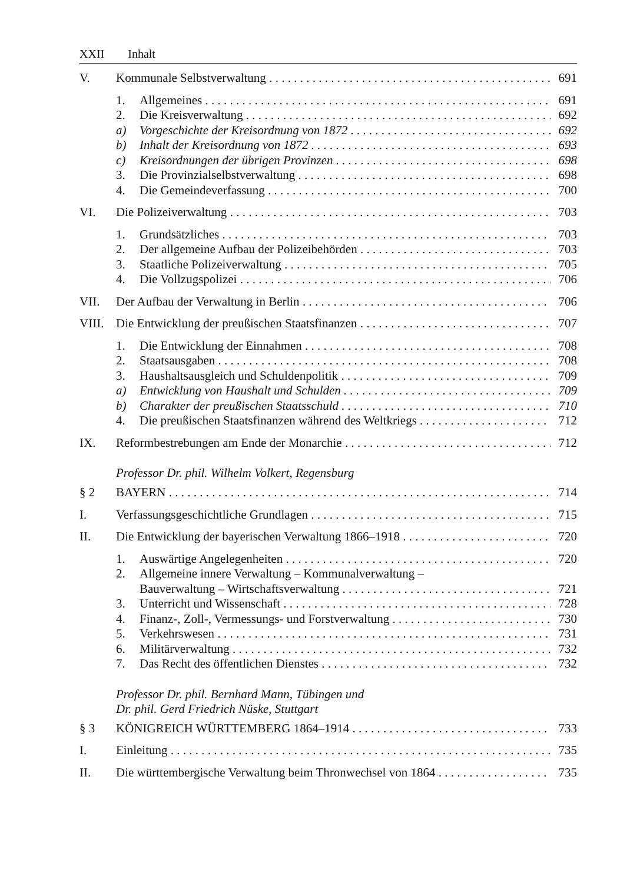XXII Inhalt
V. Kommunale Selbstverwaltung 691
1. Allgemeines 691
2. Die Kreisverwaltung 692
a) Vorgeschichte der Kreisordnung von 1872 692
b) Inhalt der Kreisordnung von 1872 693
c) Kreisordnungen der übrigen Provinzen 698
3. Die Provinzialselbstverwaltung 698
4. Die Gemeindeverfassung 700
VI. Die Polizeiverwaltung 703
1. Grundsätzliches 703
2. Der allgemeine Aufbau der Polizeibehörden 703
3. Staatliche Polizeiverwaltung 705
4. Die Vollzugspolizei 706
VII. Der Aufbau der Verwaltung in Berlin 706
VIII.
Die Entwicklung der preußischen Staatsfinanzen 707
1. Die Entwicklung der Einnahmen 708
2. Staatsausgaben 708
3. Haushaltsausgleich und Schuldenpolitik 709
a) Entwicklung von Haushalt und Schulden 709
b) Charakter der preußischen Staatsschuld 710
4. Die preußischen Staatsfinanzen während des Weltkriegs 712
IX. Reformbestrebungen am Ende der Monarchie 712
Professor Dr. phil. Wilhelm Volkert, Regensburg
§ 2 BAYERN 714
I. Verfassungsgeschichtliche Grundlagen 715
II. Die Entwicklung der bayerischen Verwaltung 1866–1918 720
1. Auswärtige Angelegenheiten 720
2. Allgemeine innere Verwaltung – Kommunalverwaltung –
Bauverwaltung – Wirtschaftsverwaltung 721
3. Unterricht und Wissenschaft 728
4. Finanz-, Zoll-, Vermessungs- und Forstverwaltung 730
5. Verkehrswesen 731
6. Militärverwaltung 732
7. Das Recht des öffentlichen Dienstes 732
Professor Dr. phil. Bernhard Mann, Tübingen und
Dr. phil. Gerd Friedrich Nüske, Stuttgart
§ 3 KÖNIGREICH WÜRTTEMBERG 1864–1914 733
I. Einleitung 735
II. Die württembergische Verwaltung beim Thronwechsel von 1864 735